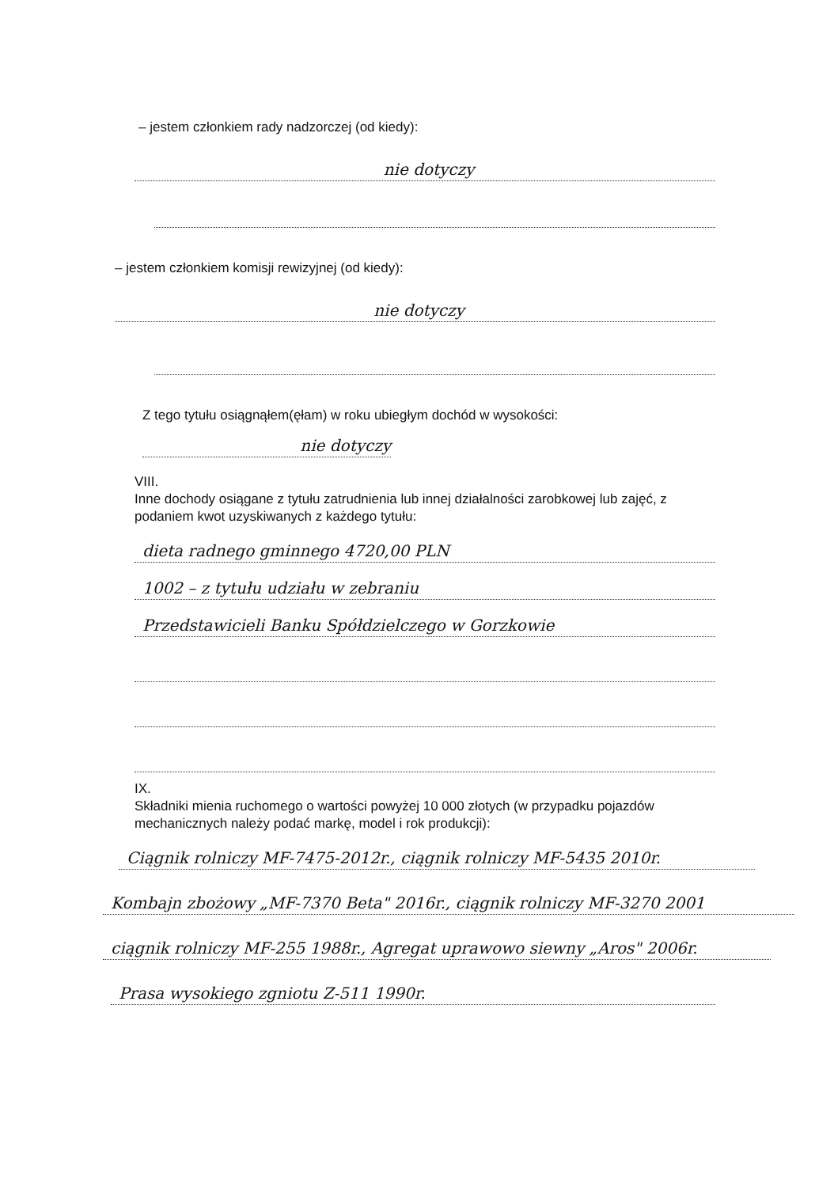– jestem członkiem rady nadzorczej (od kiedy):
nie dotyczy
– jestem członkiem komisji rewizyjnej (od kiedy):
nie dotyczy
Z tego tytułu osiągnąłem(ęłam) w roku ubiegłym dochód w wysokości:
nie dotyczy
VIII.
Inne dochody osiągane z tytułu zatrudnienia lub innej działalności zarobkowej lub zajęć, z podaniem kwot uzyskiwanych z każdego tytułu:
dieta radnego gminnego 4720,00 PLN
1002 – z tytułu udziału w zebraniu
Przedstawicieli Banku Spółdzielczego w Gorzkowie
IX.
Składniki mienia ruchomego o wartości powyżej 10 000 złotych (w przypadku pojazdów mechanicznych należy podać markę, model i rok produkcji):
Ciągnik rolniczy MF-7475-2012r., ciągnik rolniczy MF-5435 2010r.
Kombajn zbożowy „MF-7370 Beta" 2016r., ciągnik rolniczy MF-3270 2001
ciągnik rolniczy MF-255 1988r., Agregat uprawowo siewny „Aros" 2006r.
Prasa wysokiego zgniotu Z-511 1990r.